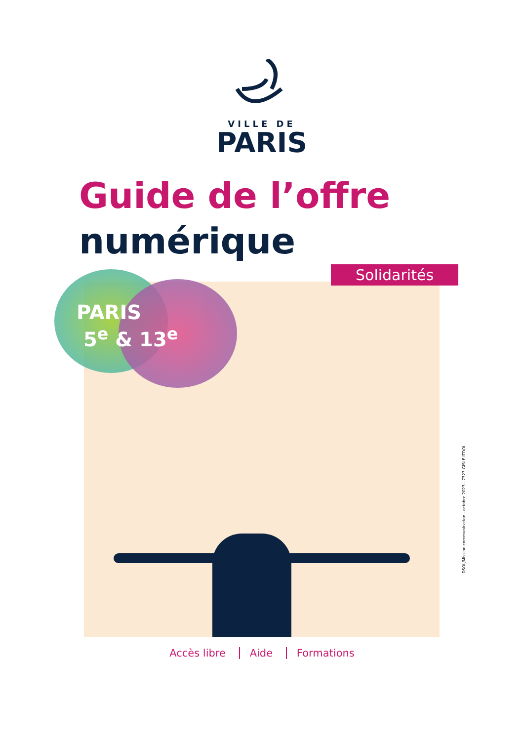VILLE DE
PARIS
Guide de l’offre
numérique
PARIS
5<sup>e</sup> & 13<sup>e</sup>
Solidarités
DSOL/Mission communication - octobre 2023 - 7323.GISLE.ITDOL
Accès libre Aide Formations